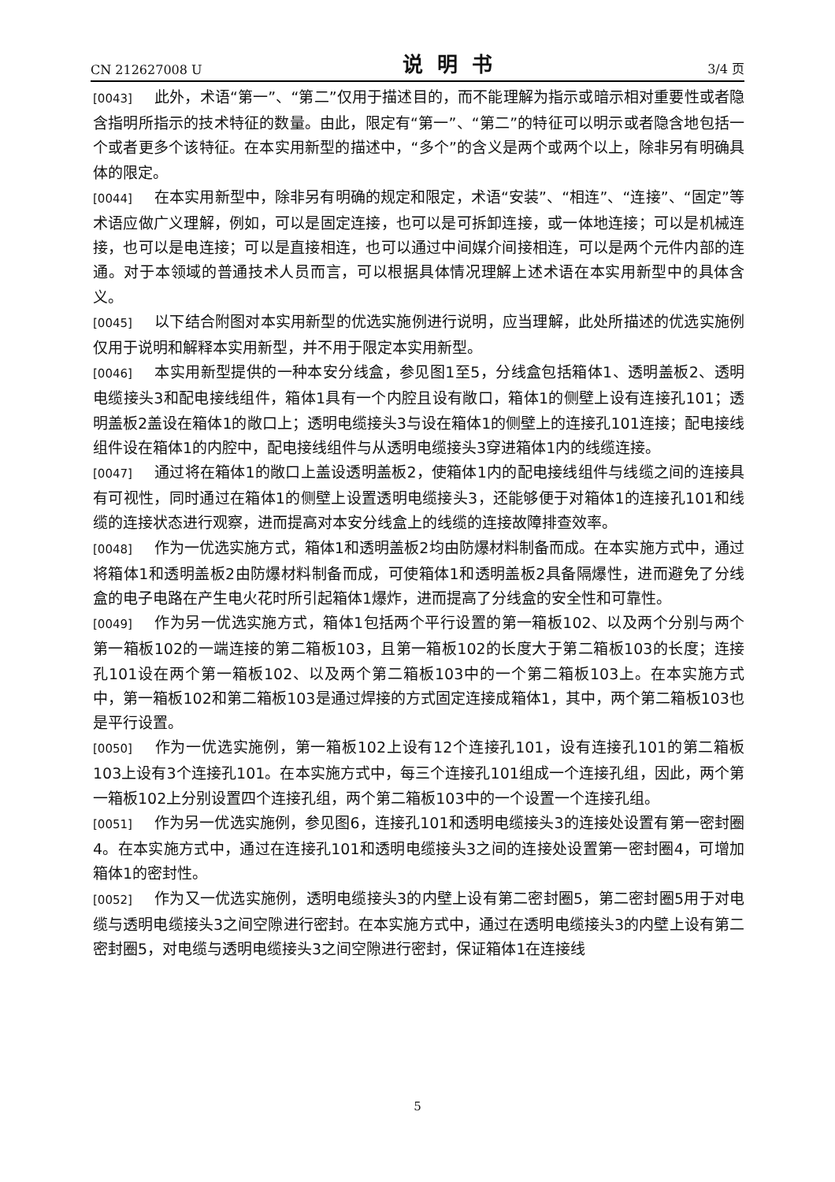CN 212627008 U 说明书 3/4 页
[0043] 此外，术语“第一”、“第二”仅用于描述目的，而不能理解为指示或暗示相对重要性或者隐含指明所指示的技术特征的数量。由此，限定有“第一”、“第二”的特征可以明示或者隐含地包括一个或者更多个该特征。在本实用新型的描述中，“多个”的含义是两个或两个以上，除非另有明确具体的限定。
[0044] 在本实用新型中，除非另有明确的规定和限定，术语“安装”、“相连”、“连接”、“固定”等术语应做广义理解，例如，可以是固定连接，也可以是可拆卸连接，或一体地连接；可以是机械连接，也可以是电连接；可以是直接相连，也可以通过中间媒介间接相连，可以是两个元件内部的连通。对于本领域的普通技术人员而言，可以根据具体情况理解上述术语在本实用新型中的具体含义。
[0045] 以下结合附图对本实用新型的优选实施例进行说明，应当理解，此处所描述的优选实施例仅用于说明和解释本实用新型，并不用于限定本实用新型。
[0046] 本实用新型提供的一种本安分线盒，参见图1至5，分线盒包括箱体1、透明盖板2、透明电缆接头3和配电接线组件，箱体1具有一个内腔且设有敞口，箱体1的侧壁上设有连接孔101；透明盖板2盖设在箱体1的敞口上；透明电缆接头3与设在箱体1的侧壁上的连接孔101连接；配电接线组件设在箱体1的内腔中，配电接线组件与从透明电缆接头3穿进箱体1内的线缆连接。
[0047] 通过将在箱体1的敞口上盖设透明盖板2，使箱体1内的配电接线组件与线缆之间的连接具有可视性，同时通过在箱体1的侧壁上设置透明电缆接头3，还能够便于对箱体1的连接孔101和线缆的连接状态进行观察，进而提高对本安分线盒上的线缆的连接故障排查效率。
[0048] 作为一优选实施方式，箱体1和透明盖板2均由防爆材料制备而成。在本实施方式中，通过将箱体1和透明盖板2由防爆材料制备而成，可使箱体1和透明盖板2具备隔爆性，进而避免了分线盒的电子电路在产生电火花时所引起箱体1爆炸，进而提高了分线盒的安全性和可靠性。
[0049] 作为另一优选实施方式，箱体1包括两个平行设置的第一箱板102、以及两个分别与两个第一箱板102的一端连接的第二箱板103，且第一箱板102的长度大于第二箱板103的长度；连接孔101设在两个第一箱板102、以及两个第二箱板103中的一个第二箱板103上。在本实施方式中，第一箱板102和第二箱板103是通过焊接的方式固定连接成箱体1，其中，两个第二箱板103也是平行设置。
[0050] 作为一优选实施例，第一箱板102上设有12个连接孔101，设有连接孔101的第二箱板103上设有3个连接孔101。在本实施方式中，每三个连接孔101组成一个连接孔组，因此，两个第一箱板102上分别设置四个连接孔组，两个第二箱板103中的一个设置一个连接孔组。
[0051] 作为另一优选实施例，参见图6，连接孔101和透明电缆接头3的连接处设置有第一密封圈4。在本实施方式中，通过在连接孔101和透明电缆接头3之间的连接处设置第一密封圈4，可增加箱体1的密封性。
[0052] 作为又一优选实施例，透明电缆接头3的内壁上设有第二密封圈5，第二密封圈5用于对电缆与透明电缆接头3之间空隙进行密封。在本实施方式中，通过在透明电缆接头3的内壁上设有第二密封圈5，对电缆与透明电缆接头3之间空隙进行密封，保证箱体1在连接线
5